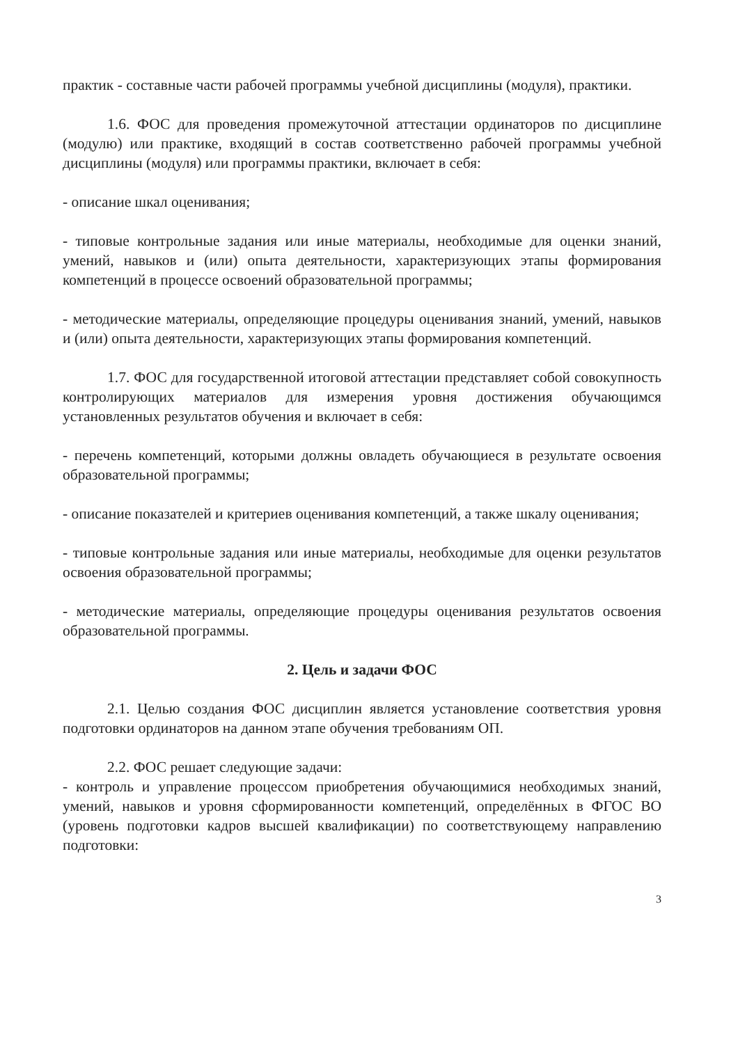практик - составные части рабочей программы учебной дисциплины (модуля), практики.
1.6. ФОС для проведения промежуточной аттестации ординаторов по дисциплине (модулю) или практике, входящий в состав соответственно рабочей программы учебной дисциплины (модуля) или программы практики, включает в себя:
- описание шкал оценивания;
- типовые контрольные задания или иные материалы, необходимые для оценки знаний, умений, навыков и (или) опыта деятельности, характеризующих этапы формирования компетенций в процессе освоений образовательной программы;
- методические материалы, определяющие процедуры оценивания знаний, умений, навыков и (или) опыта деятельности, характеризующих этапы формирования компетенций.
1.7. ФОС для государственной итоговой аттестации представляет собой совокупность контролирующих материалов для измерения уровня достижения обучающимся установленных результатов обучения и включает в себя:
- перечень компетенций, которыми должны овладеть обучающиеся в результате освоения образовательной программы;
- описание показателей и критериев оценивания компетенций, а также шкалу оценивания;
- типовые контрольные задания или иные материалы, необходимые для оценки результатов освоения образовательной программы;
- методические материалы, определяющие процедуры оценивания результатов освоения образовательной программы.
2. Цель и задачи ФОС
2.1. Целью создания ФОС дисциплин является установление соответствия уровня подготовки ординаторов на данном этапе обучения требованиям ОП.
2.2. ФОС решает следующие задачи:
- контроль и управление процессом приобретения обучающимися необходимых знаний, умений, навыков и уровня сформированности компетенций, определённых в ФГОС ВО (уровень подготовки кадров высшей квалификации) по соответствующему направлению подготовки:
3